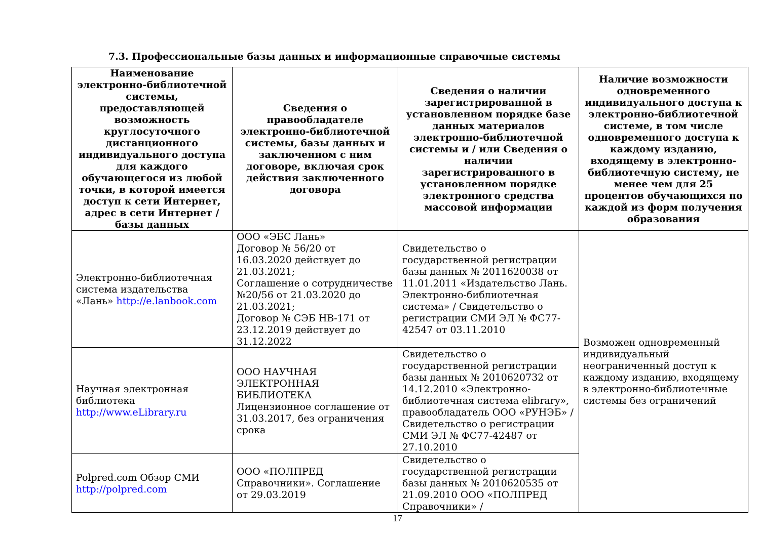7.3. Профессиональные базы данных и информационные справочные системы
| Наименование электронно-библиотечной системы, предоставляющей возможность круглосуточного дистанционного индивидуального доступа для каждого обучающегося из любой точки, в которой имеется доступ к сети Интернет, адрес в сети Интернет / базы данных | Сведения о правообладателе электронно-библиотечной системы, базы данных и заключенном с ним договоре, включая срок действия заключенного договора | Сведения о наличии зарегистрированной в установленном порядке базе данных материалов электронно-библиотечной системы и / или Сведения о наличии зарегистрированного в установленном порядке электронного средства массовой информации | Наличие возможности одновременного индивидуального доступа к электронно-библиотечной системе, в том числе одновременного доступа к каждому изданию, входящему в электронно-библиотечную систему, не менее чем для 25 процентов обучающихся по каждой из форм получения образования |
| --- | --- | --- | --- |
| Электронно-библиотечная система издательства «Лань» http://e.lanbook.com | ООО «ЭБС Лань» Договор № 56/20 от 16.03.2020 действует до 21.03.2021; Соглашение о сотрудничестве №20/56 от 21.03.2020 до 21.03.2021; Договор № СЭБ НВ-171 от 23.12.2019 действует до 31.12.2022 | Свидетельство о государственной регистрации базы данных № 2011620038 от 11.01.2011 «Издательство Лань. Электронно-библиотечная система» / Свидетельство о регистрации СМИ ЭЛ № ФС77-42547 от 03.11.2010 | Возможен одновременный индивидуальный неограниченный доступ к каждому изданию, входящему в электронно-библиотечные системы без ограничений |
| Научная электронная библиотека http://www.eLibrary.ru | ООО НАУЧНАЯ ЭЛЕКТРОННАЯ БИБЛИОТЕКА Лицензионное соглашение от 31.03.2017, без ограничения срока | Свидетельство о государственной регистрации базы данных № 2010620732 от 14.12.2010 «Электронно-библиотечная система elibrary», правообладатель ООО «РУНЭБ» / Свидетельство о регистрации СМИ ЭЛ № ФС77-42487 от 27.10.2010 | |
| Polpred.com Обзор СМИ http://polpred.com | ООО «ПОЛПРЕД Справочники». Соглашение от 29.03.2019 | Свидетельство о государственной регистрации базы данных № 2010620535 от 21.09.2010 ООО «ПОЛПРЕД Справочники» / | |
17